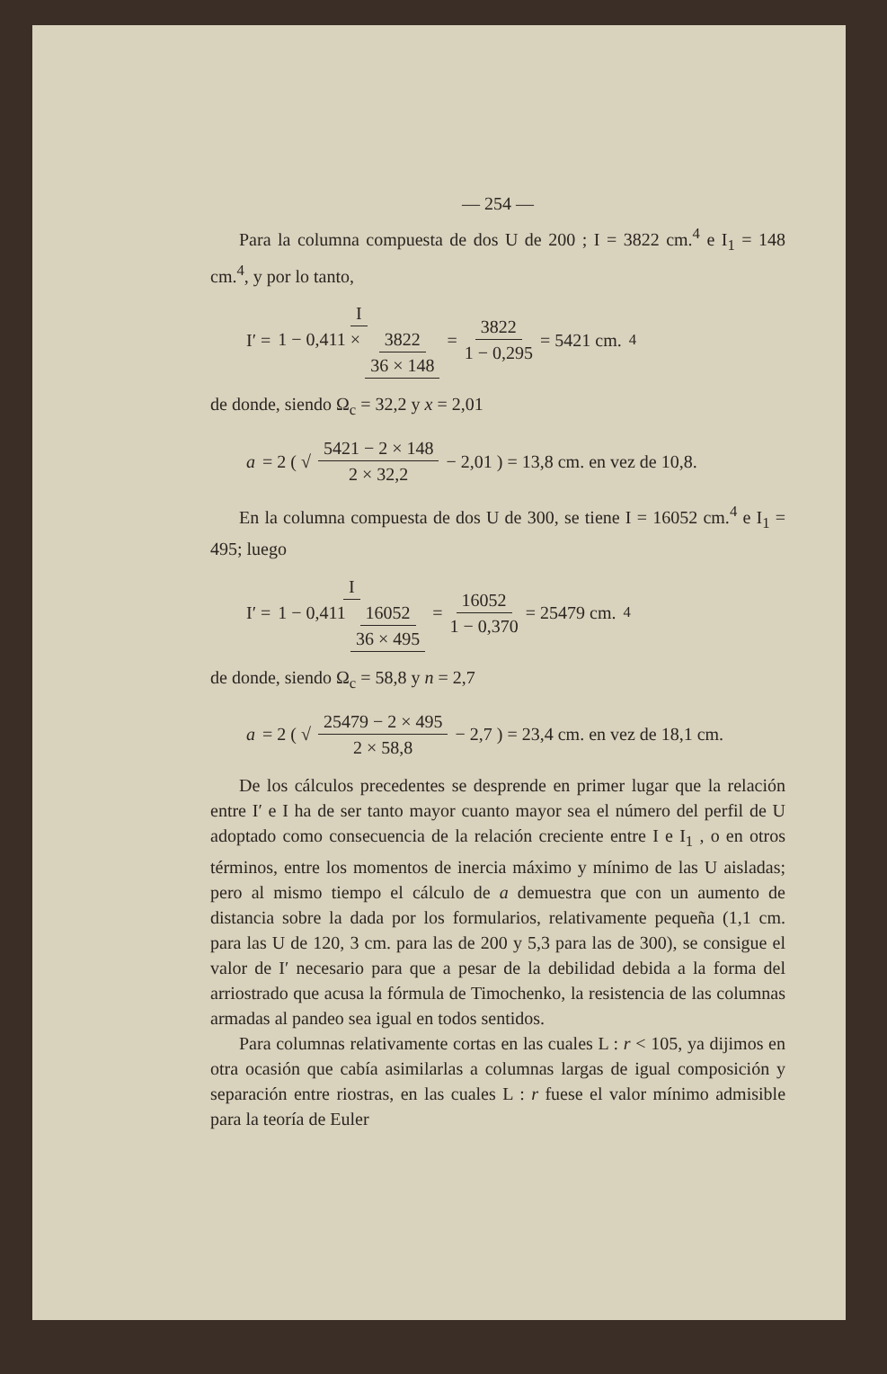— 254 —
Para la columna compuesta de dos U de 200 ; I = 3822 cm.<sup>4</sup> e I<sub>1</sub> = 148 cm.<sup>4</sup>, y por lo tanto,
I′ = I 1 − 0,411 × 3822 36 × 148 = 3822 1 − 0,295 = 5421 cm.<sup>4</sup>
de donde, siendo Ω<sub>c</sub> = 32,2 y x = 2,01
a = 2 ( √ 5421 − 2 × 148 2 × 32,2 − 2,01 ) = 13,8 cm. en vez de 10,8.
En la columna compuesta de dos U de 300, se tiene I = 16052 cm.<sup>4</sup> e I<sub>1</sub> = 495; luego
I′ = I 1 − 0,411 16052 36 × 495 = 16052 1 − 0,370 = 25479 cm.<sup>4</sup>
de donde, siendo Ω<sub>c</sub> = 58,8 y n = 2,7
a = 2 ( √ 25479 − 2 × 495 2 × 58,8 − 2,7 ) = 23,4 cm. en vez de 18,1 cm.
De los cálculos precedentes se desprende en primer lugar que la relación entre I′ e I ha de ser tanto mayor cuanto mayor sea el número del perfil de U adoptado como consecuencia de la relación creciente entre I e I<sub>1</sub> , o en otros términos, entre los momentos de inercia máximo y mínimo de las U aisladas; pero al mismo tiempo el cálculo de a demuestra que con un aumento de distancia sobre la dada por los formularios, relativamente pequeña (1,1 cm. para las U de 120, 3 cm. para las de 200 y 5,3 para las de 300), se consigue el valor de I′ necesario para que a pesar de la debilidad debida a la forma del arriostrado que acusa la fórmula de Timochenko, la resistencia de las columnas armadas al pandeo sea igual en todos sentidos.
Para columnas relativamente cortas en las cuales L : r < 105, ya dijimos en otra ocasión que cabía asimilarlas a columnas largas de igual composición y separación entre riostras, en las cuales L : r fuese el valor mínimo admisible para la teoría de Euler